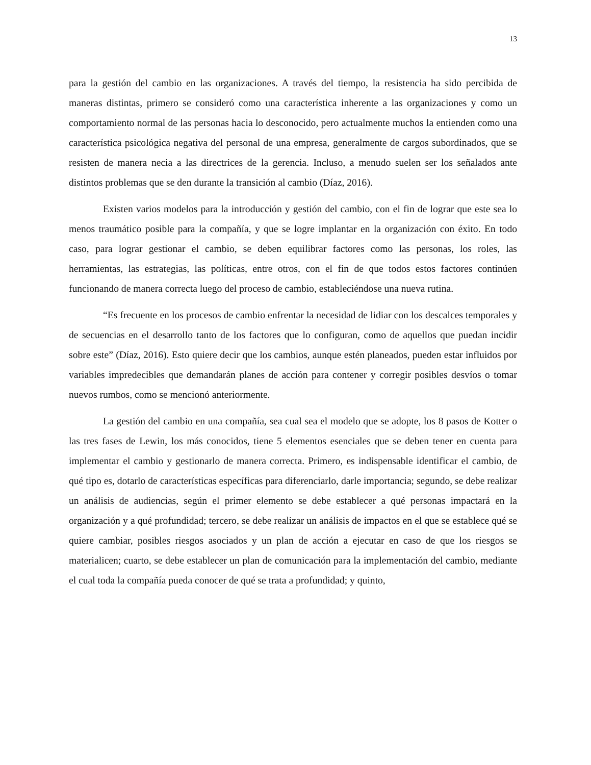13
para la gestión del cambio en las organizaciones. A través del tiempo, la resistencia ha sido percibida de maneras distintas, primero se consideró como una característica inherente a las organizaciones y como un comportamiento normal de las personas hacia lo desconocido, pero actualmente muchos la entienden como una característica psicológica negativa del personal de una empresa, generalmente de cargos subordinados, que se resisten de manera necia a las directrices de la gerencia. Incluso, a menudo suelen ser los señalados ante distintos problemas que se den durante la transición al cambio (Díaz, 2016).
Existen varios modelos para la introducción y gestión del cambio, con el fin de lograr que este sea lo menos traumático posible para la compañía, y que se logre implantar en la organización con éxito. En todo caso, para lograr gestionar el cambio, se deben equilibrar factores como las personas, los roles, las herramientas, las estrategias, las políticas, entre otros, con el fin de que todos estos factores continúen funcionando de manera correcta luego del proceso de cambio, estableciéndose una nueva rutina.
“Es frecuente en los procesos de cambio enfrentar la necesidad de lidiar con los descalces temporales y de secuencias en el desarrollo tanto de los factores que lo configuran, como de aquellos que puedan incidir sobre este” (Díaz, 2016). Esto quiere decir que los cambios, aunque estén planeados, pueden estar influidos por variables impredecibles que demandarán planes de acción para contener y corregir posibles desvíos o tomar nuevos rumbos, como se mencionó anteriormente.
La gestión del cambio en una compañía, sea cual sea el modelo que se adopte, los 8 pasos de Kotter o las tres fases de Lewin, los más conocidos, tiene 5 elementos esenciales que se deben tener en cuenta para implementar el cambio y gestionarlo de manera correcta. Primero, es indispensable identificar el cambio, de qué tipo es, dotarlo de características específicas para diferenciarlo, darle importancia; segundo, se debe realizar un análisis de audiencias, según el primer elemento se debe establecer a qué personas impactará en la organización y a qué profundidad; tercero, se debe realizar un análisis de impactos en el que se establece qué se quiere cambiar, posibles riesgos asociados y un plan de acción a ejecutar en caso de que los riesgos se materialicen; cuarto, se debe establecer un plan de comunicación para la implementación del cambio, mediante el cual toda la compañía pueda conocer de qué se trata a profundidad; y quinto,